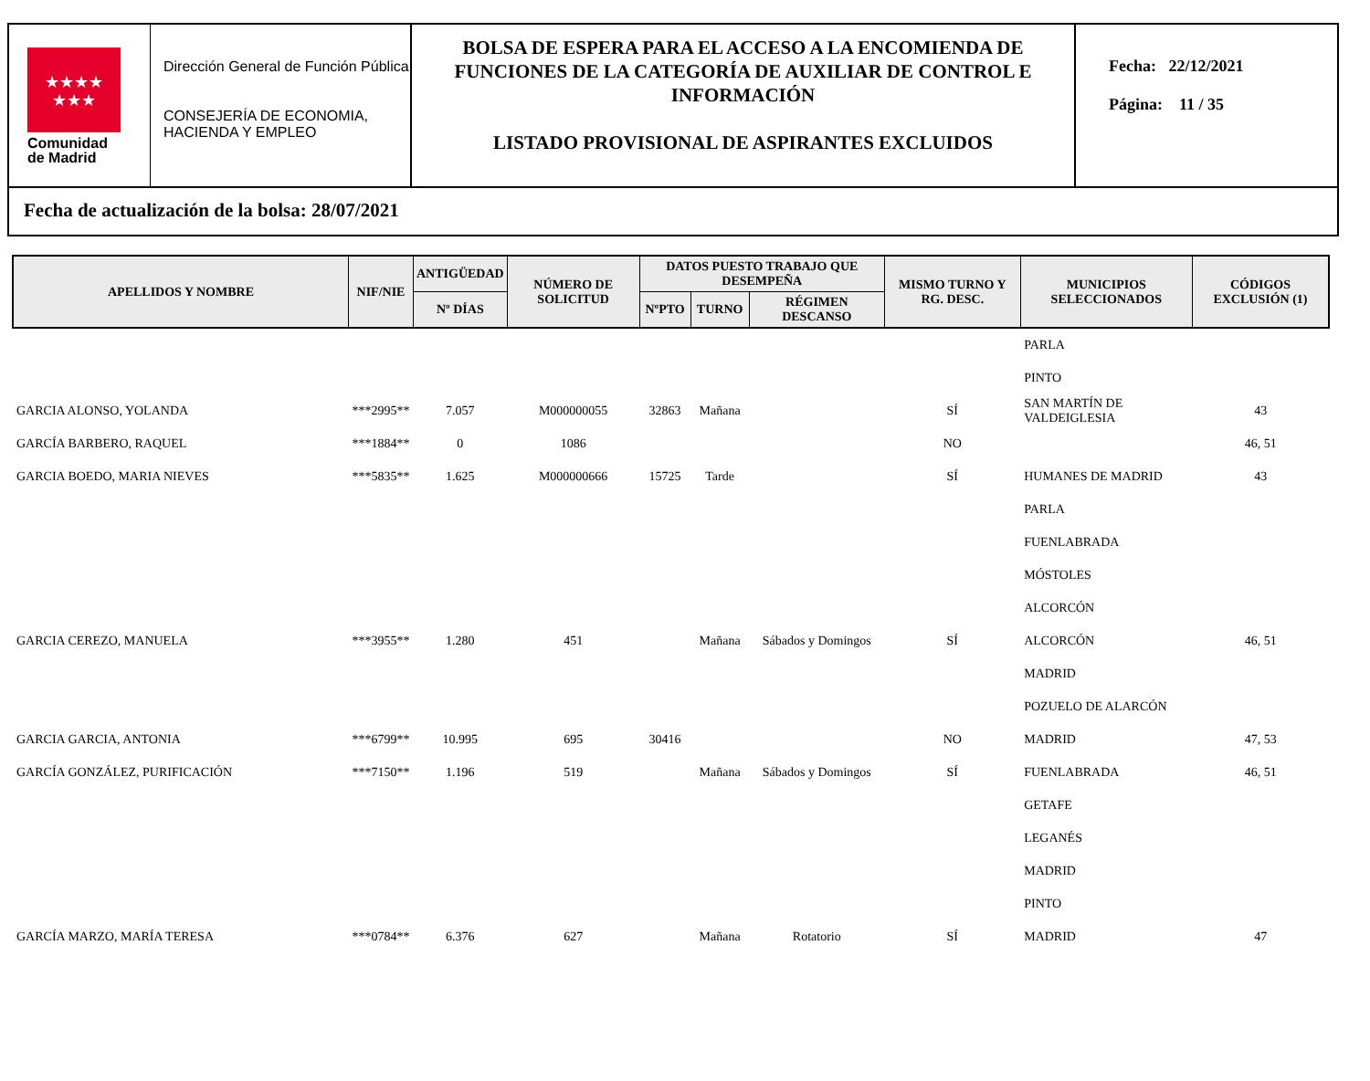★★★★
★★★
Comunidad
de Madrid
Dirección General de Función Pública
CONSEJERÍA DE ECONOMIA, HACIENDA Y EMPLEO
BOLSA DE ESPERA PARA EL ACCESO A LA ENCOMIENDA DE FUNCIONES DE LA CATEGORÍA DE AUXILIAR DE CONTROL E INFORMACIÓN
LISTADO PROVISIONAL DE ASPIRANTES EXCLUIDOS
Fecha: 22/12/2021
Página: 11 / 35
Fecha de actualización de la bolsa: 28/07/2021
| APELLIDOS Y NOMBRE | NIF/NIE | ANTIGÜEDAD | NÚMERO DE SOLICITUD | DATOS PUESTO TRABAJO QUE DESEMPEÑA | | | MISMO TURNO Y RG. DESC. | MUNICIPIOS SELECCIONADOS | CÓDIGOS EXCLUSIÓN (1) |
| --- | --- | --- | --- | --- | --- | --- | --- | --- | --- |
| | | Nº DÍAS | | NºPTO | TURNO | RÉGIMEN DESCANSO | | | |
| | | | | | | | | PARLA | |
| | | | | | | | | PINTO | |
| GARCIA ALONSO, YOLANDA | ***2995** | 7.057 | M000000055 | 32863 | Mañana | | SÍ | SAN MARTÍN DE VALDEIGLESIA | 43 |
| GARCÍA BARBERO, RAQUEL | ***1884** | 0 | 1086 | | | | NO | | 46, 51 |
| GARCIA BOEDO, MARIA NIEVES | ***5835** | 1.625 | M000000666 | 15725 | Tarde | | SÍ | HUMANES DE MADRID | 43 |
| | | | | | | | | PARLA | |
| | | | | | | | | FUENLABRADA | |
| | | | | | | | | MÓSTOLES | |
| | | | | | | | | ALCORCÓN | |
| GARCIA CEREZO, MANUELA | ***3955** | 1.280 | 451 | | Mañana | Sábados y Domingos | SÍ | ALCORCÓN | 46, 51 |
| | | | | | | | | MADRID | |
| | | | | | | | | POZUELO DE ALARCÓN | |
| GARCIA GARCIA, ANTONIA | ***6799** | 10.995 | 695 | 30416 | | | NO | MADRID | 47, 53 |
| GARCÍA GONZÁLEZ, PURIFICACIÓN | ***7150** | 1.196 | 519 | | Mañana | Sábados y Domingos | SÍ | FUENLABRADA | 46, 51 |
| | | | | | | | | GETAFE | |
| | | | | | | | | LEGANÉS | |
| | | | | | | | | MADRID | |
| | | | | | | | | PINTO | |
| GARCÍA MARZO, MARÍA TERESA | ***0784** | 6.376 | 627 | | Mañana | Rotatorio | SÍ | MADRID | 47 |